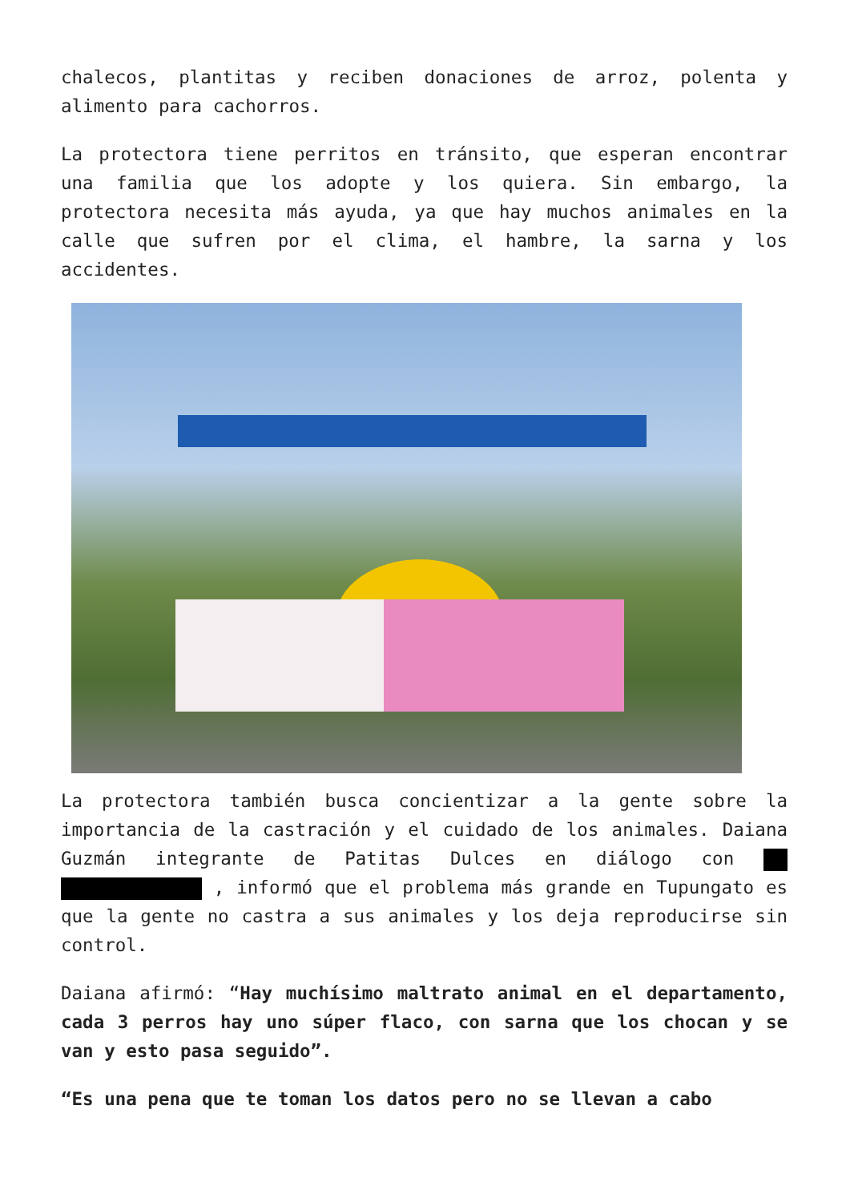chalecos, plantitas y reciben donaciones de arroz, polenta y alimento para cachorros.
La protectora tiene perritos en tránsito, que esperan encontrar una familia que los adopte y los quiera. Sin embargo, la protectora necesita más ayuda, ya que hay muchos animales en la calle que sufren por el clima, el hambre, la sarna y los accidentes.
La protectora también busca concientizar a la gente sobre la importancia de la castración y el cuidado de los animales. Daiana Guzmán integrante de Patitas Dulces en diálogo con , informó que el problema más grande en Tupungato es que la gente no castra a sus animales y los deja reproducirse sin control.
Daiana afirmó: “Hay muchísimo maltrato animal en el departamento, cada 3 perros hay uno súper flaco, con sarna que los chocan y se van y esto pasa seguido”.
“Es una pena que te toman los datos pero no se llevan a cabo